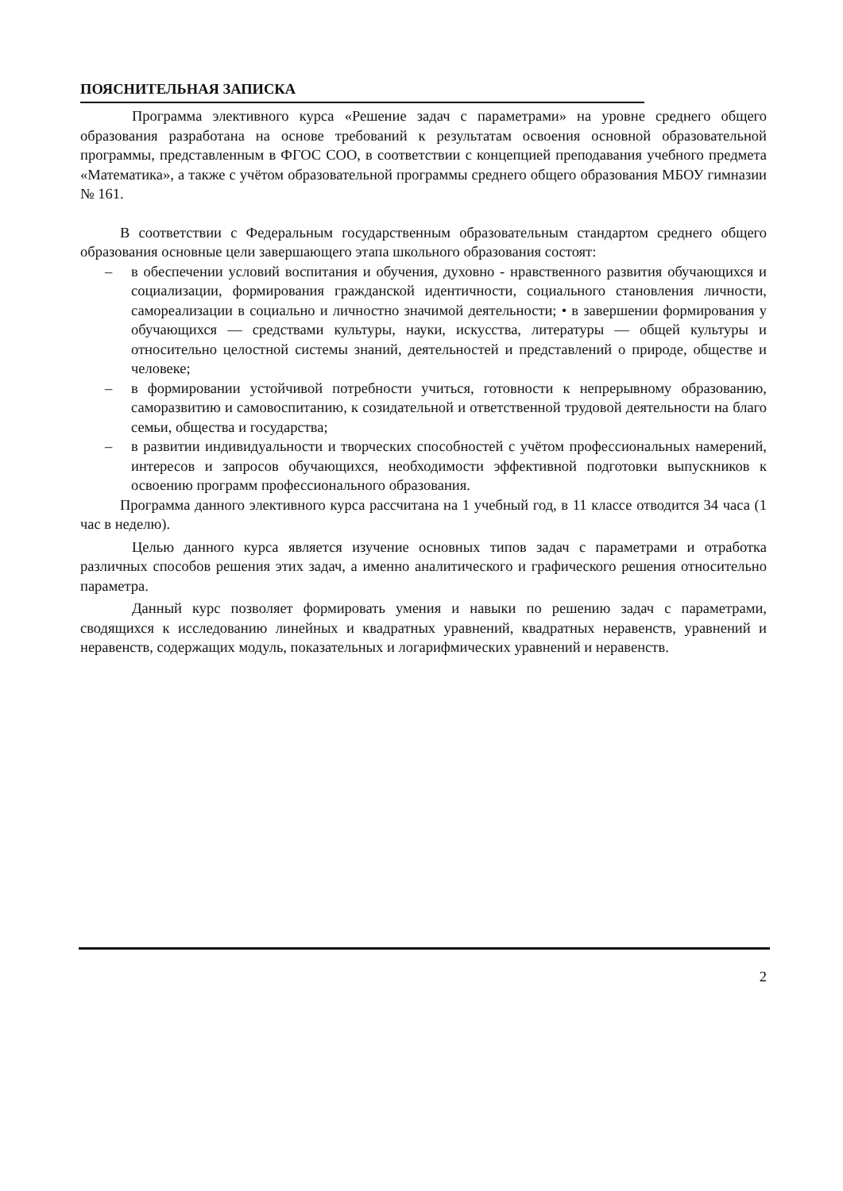ПОЯСНИТЕЛЬНАЯ ЗАПИСКА
Программа элективного курса «Решение задач с параметрами» на уровне среднего общего образования разработана на основе требований к результатам освоения основной образовательной программы, представленным в ФГОС СОО, в соответствии с концепцией преподавания учебного предмета «Математика», а также с учётом образовательной программы среднего общего образования МБОУ гимназии № 161.
В соответствии с Федеральным государственным образовательным стандартом среднего общего образования основные цели завершающего этапа школьного образования состоят:
– в обеспечении условий воспитания и обучения, духовно - нравственного развития обучающихся и социализации, формирования гражданской идентичности, социального становления личности, самореализации в социально и личностно значимой деятельности; • в завершении формирования у обучающихся — средствами культуры, науки, искусства, литературы — общей культуры и относительно целостной системы знаний, деятельностей и представлений о природе, обществе и человеке;
– в формировании устойчивой потребности учиться, готовности к непрерывному образованию, саморазвитию и самовоспитанию, к созидательной и ответственной трудовой деятельности на благо семьи, общества и государства;
– в развитии индивидуальности и творческих способностей с учётом профессиональных намерений, интересов и запросов обучающихся, необходимости эффективной подготовки выпускников к освоению программ профессионального образования.
Программа данного элективного курса рассчитана на 1 учебный год, в 11 классе отводится 34 часа (1 час в неделю).
Целью данного курса является изучение основных типов задач с параметрами и отработка различных способов решения этих задач, а именно аналитического и графического решения относительно параметра.
Данный курс позволяет формировать умения и навыки по решению задач с параметрами, сводящихся к исследованию линейных и квадратных уравнений, квадратных неравенств, уравнений и неравенств, содержащих модуль, показательных и логарифмических уравнений и неравенств.
2